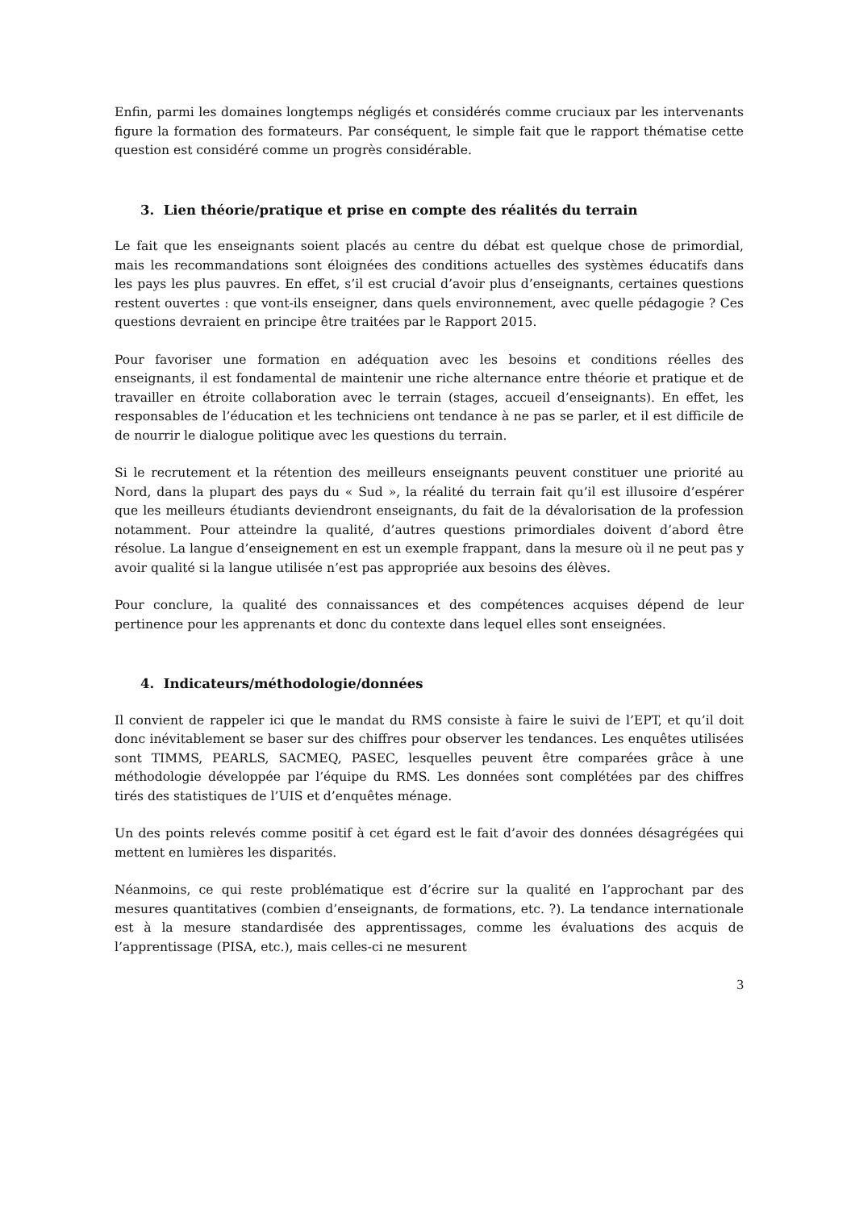Enfin, parmi les domaines longtemps négligés et considérés comme cruciaux par les intervenants figure la formation des formateurs. Par conséquent, le simple fait que le rapport thématise cette question est considéré comme un progrès considérable.
3. Lien théorie/pratique et prise en compte des réalités du terrain
Le fait que les enseignants soient placés au centre du débat est quelque chose de primordial, mais les recommandations sont éloignées des conditions actuelles des systèmes éducatifs dans les pays les plus pauvres. En effet, s’il est crucial d’avoir plus d’enseignants, certaines questions restent ouvertes : que vont-ils enseigner, dans quels environnement, avec quelle pédagogie ? Ces questions devraient en principe être traitées par le Rapport 2015.
Pour favoriser une formation en adéquation avec les besoins et conditions réelles des enseignants, il est fondamental de maintenir une riche alternance entre théorie et pratique et de travailler en étroite collaboration avec le terrain (stages, accueil d’enseignants). En effet, les responsables de l’éducation et les techniciens ont tendance à ne pas se parler, et il est difficile de de nourrir le dialogue politique avec les questions du terrain.
Si le recrutement et la rétention des meilleurs enseignants peuvent constituer une priorité au Nord, dans la plupart des pays du « Sud », la réalité du terrain fait qu’il est illusoire d’espérer que les meilleurs étudiants deviendront enseignants, du fait de la dévalorisation de la profession notamment. Pour atteindre la qualité, d’autres questions primordiales doivent d’abord être résolue. La langue d’enseignement en est un exemple frappant, dans la mesure où il ne peut pas y avoir qualité si la langue utilisée n’est pas appropriée aux besoins des élèves.
Pour conclure, la qualité des connaissances et des compétences acquises dépend de leur pertinence pour les apprenants et donc du contexte dans lequel elles sont enseignées.
4. Indicateurs/méthodologie/données
Il convient de rappeler ici que le mandat du RMS consiste à faire le suivi de l’EPT, et qu’il doit donc inévitablement se baser sur des chiffres pour observer les tendances. Les enquêtes utilisées sont TIMMS, PEARLS, SACMEQ, PASEC, lesquelles peuvent être comparées grâce à une méthodologie développée par l’équipe du RMS. Les données sont complétées par des chiffres tirés des statistiques de l’UIS et d’enquêtes ménage.
Un des points relevés comme positif à cet égard est le fait d’avoir des données désagrégées qui mettent en lumières les disparités.
Néanmoins, ce qui reste problématique est d’écrire sur la qualité en l’approchant par des mesures quantitatives (combien d’enseignants, de formations, etc. ?). La tendance internationale est à la mesure standardisée des apprentissages, comme les évaluations des acquis de l’apprentissage (PISA, etc.), mais celles-ci ne mesurent
3